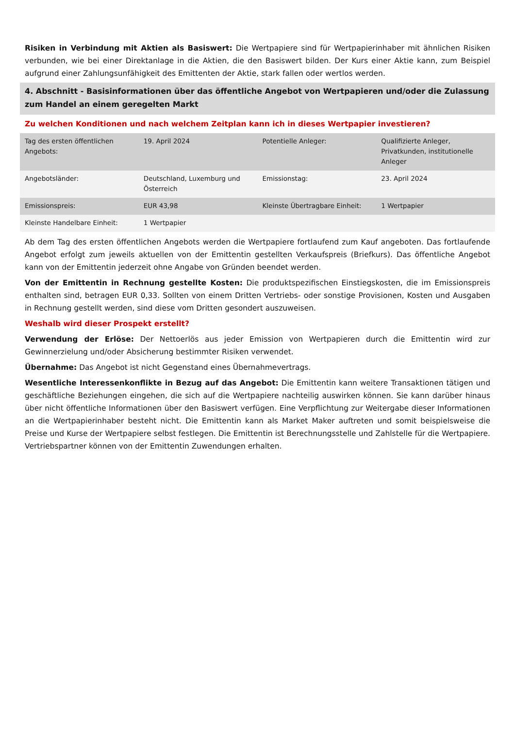Risiken in Verbindung mit Aktien als Basiswert: Die Wertpapiere sind für Wertpapierinhaber mit ähnlichen Risiken verbunden, wie bei einer Direktanlage in die Aktien, die den Basiswert bilden. Der Kurs einer Aktie kann, zum Beispiel aufgrund einer Zahlungsunfähigkeit des Emittenten der Aktie, stark fallen oder wertlos werden.
4. Abschnitt - Basisinformationen über das öffentliche Angebot von Wertpapieren und/oder die Zulassung zum Handel an einem geregelten Markt
Zu welchen Konditionen und nach welchem Zeitplan kann ich in dieses Wertpapier investieren?
| Tag des ersten öffentlichen Angebots: | 19. April 2024 | Potentielle Anleger: | Qualifizierte Anleger, Privatkunden, institutionelle Anleger |
| Angebotsländer: | Deutschland, Luxemburg und Österreich | Emissionstag: | 23. April 2024 |
| Emissionspreis: | EUR 43,98 | Kleinste Übertragbare Einheit: | 1 Wertpapier |
| Kleinste Handelbare Einheit: | 1 Wertpapier | | |
Ab dem Tag des ersten öffentlichen Angebots werden die Wertpapiere fortlaufend zum Kauf angeboten. Das fortlaufende Angebot erfolgt zum jeweils aktuellen von der Emittentin gestellten Verkaufspreis (Briefkurs). Das öffentliche Angebot kann von der Emittentin jederzeit ohne Angabe von Gründen beendet werden.
Von der Emittentin in Rechnung gestellte Kosten: Die produktspezifischen Einstiegskosten, die im Emissionspreis enthalten sind, betragen EUR 0,33. Sollten von einem Dritten Vertriebs- oder sonstige Provisionen, Kosten und Ausgaben in Rechnung gestellt werden, sind diese vom Dritten gesondert auszuweisen.
Weshalb wird dieser Prospekt erstellt?
Verwendung der Erlöse: Der Nettoerlös aus jeder Emission von Wertpapieren durch die Emittentin wird zur Gewinnerzielung und/oder Absicherung bestimmter Risiken verwendet.
Übernahme: Das Angebot ist nicht Gegenstand eines Übernahmevertrags.
Wesentliche Interessenkonflikte in Bezug auf das Angebot: Die Emittentin kann weitere Transaktionen tätigen und geschäftliche Beziehungen eingehen, die sich auf die Wertpapiere nachteilig auswirken können. Sie kann darüber hinaus über nicht öffentliche Informationen über den Basiswert verfügen. Eine Verpflichtung zur Weitergabe dieser Informationen an die Wertpapierinhaber besteht nicht. Die Emittentin kann als Market Maker auftreten und somit beispielsweise die Preise und Kurse der Wertpapiere selbst festlegen. Die Emittentin ist Berechnungsstelle und Zahlstelle für die Wertpapiere. Vertriebspartner können von der Emittentin Zuwendungen erhalten.